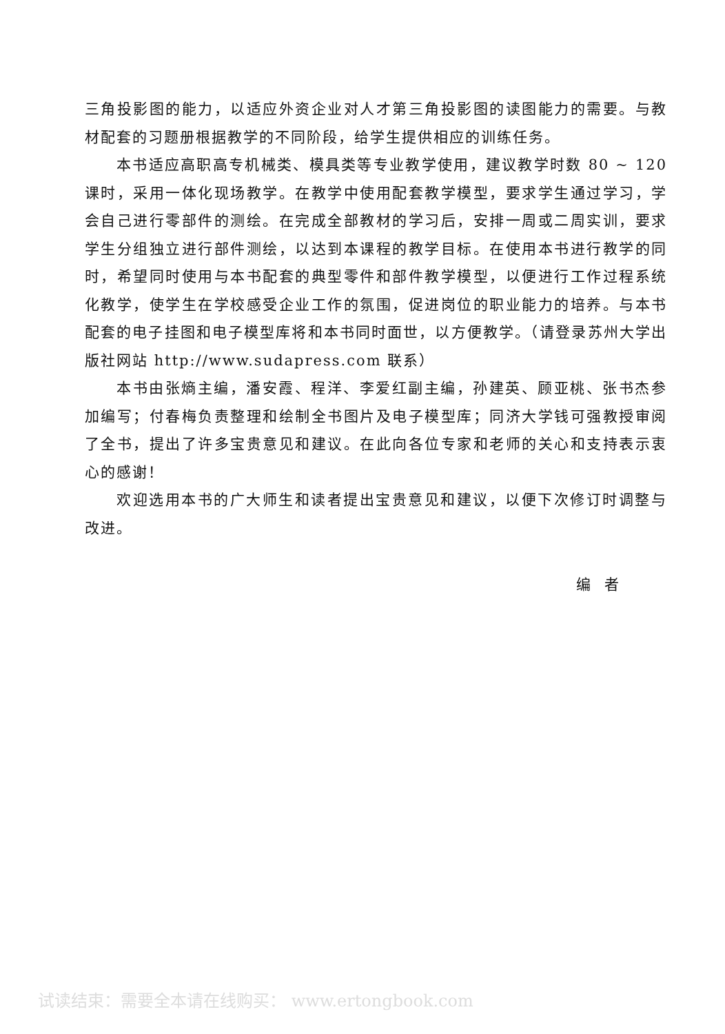三角投影图的能力，以适应外资企业对人才第三角投影图的读图能力的需要。与教材配套的习题册根据教学的不同阶段，给学生提供相应的训练任务。
本书适应高职高专机械类、模具类等专业教学使用，建议教学时数 80 ~ 120 课时，采用一体化现场教学。在教学中使用配套教学模型，要求学生通过学习，学会自己进行零部件的测绘。在完成全部教材的学习后，安排一周或二周实训，要求学生分组独立进行部件测绘，以达到本课程的教学目标。在使用本书进行教学的同时，希望同时使用与本书配套的典型零件和部件教学模型，以便进行工作过程系统化教学，使学生在学校感受企业工作的氛围，促进岗位的职业能力的培养。与本书配套的电子挂图和电子模型库将和本书同时面世，以方便教学。（请登录苏州大学出版社网站 http://www.sudapress.com 联系）
本书由张熵主编，潘安霞、程洋、李爱红副主编，孙建英、顾亚桃、张书杰参加编写；付春梅负责整理和绘制全书图片及电子模型库；同济大学钱可强教授审阅了全书，提出了许多宝贵意见和建议。在此向各位专家和老师的关心和支持表示衷心的感谢！
欢迎选用本书的广大师生和读者提出宝贵意见和建议，以便下次修订时调整与改进。
编者
试读结束：需要全本请在线购买： www.ertongbook.com